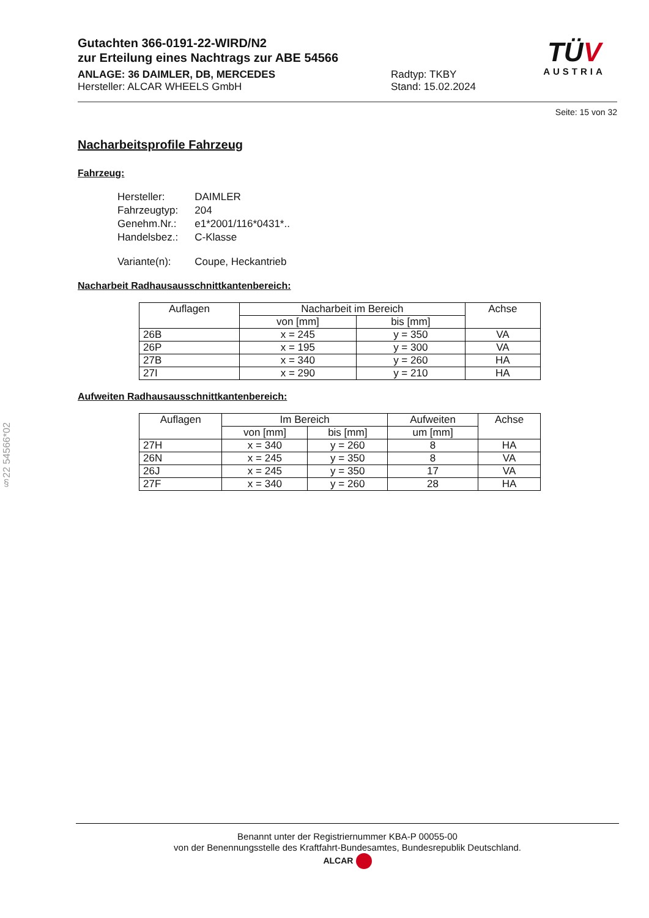Gutachten 366-0191-22-WIRD/N2
zur Erteilung eines Nachtrags zur ABE 54566
ANLAGE: 36 DAIMLER, DB, MERCEDES
Hersteller: ALCAR WHEELS GmbH
Radtyp: TKBY
Stand: 15.02.2024
TÜV
AUSTRIA
Seite: 15 von 32
Nacharbeitsprofile Fahrzeug
Fahrzeug:
| Hersteller: | DAIMLER |
| Fahrzeugtyp: | 204 |
| Genehm.Nr.: | e1*2001/116*0431*.. |
| Handelsbez.: | C-Klasse |
| Variante(n): | Coupe, Heckantrieb |
Nacharbeit Radhausausschnittkantenbereich:
| Auflagen | Nacharbeit im Bereich | | Achse |
| --- | --- | --- | --- |
| | von [mm] | bis [mm] | |
| 26B | x = 245 | y = 350 | VA |
| 26P | x = 195 | y = 300 | VA |
| 27B | x = 340 | y = 260 | HA |
| 27I | x = 290 | y = 210 | HA |
Aufweiten Radhausausschnittkantenbereich:
| Auflagen | Im Bereich | | Aufweiten | Achse |
| --- | --- | --- | --- | --- |
| | von [mm] | bis [mm] | um [mm] | |
| 27H | x = 340 | y = 260 | 8 | HA |
| 26N | x = 245 | y = 350 | 8 | VA |
| 26J | x = 245 | y = 350 | 17 | VA |
| 27F | x = 340 | y = 260 | 28 | HA |
§22 54566*02
Benannt unter der Registriernummer KBA-P 00055-00
von der Benennungsstelle des Kraftfahrt-Bundesamtes, Bundesrepublik Deutschland.
ALCAR